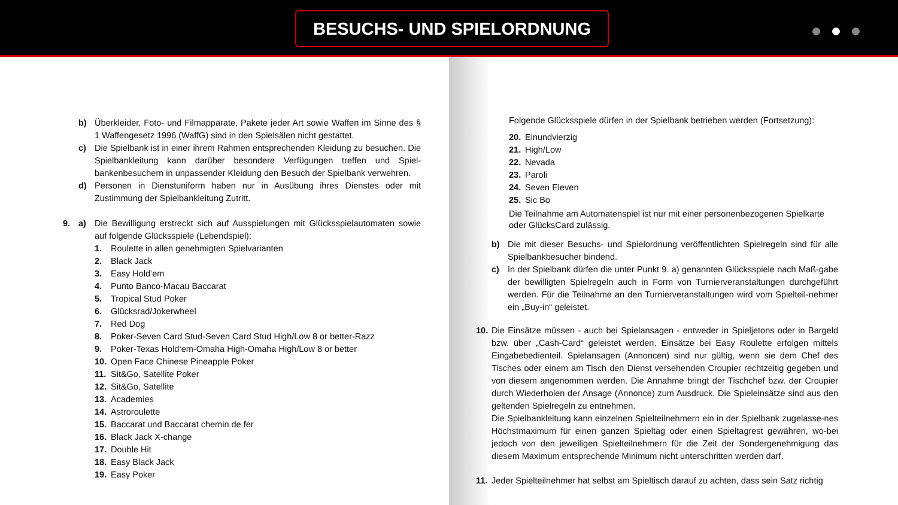BESUCHS- UND SPIELORDNUNG
b) Überkleider, Foto- und Filmapparate, Pakete jeder Art sowie Waffen im Sinne des § 1 Waffengesetz 1996 (WaffG) sind in den Spielsälen nicht gestattet.
c) Die Spielbank ist in einer ihrem Rahmen entsprechenden Kleidung zu besuchen. Die Spielbankleitung kann darüber besondere Verfügungen treffen und Spiel-bankenbesuchern in unpassender Kleidung den Besuch der Spielbank verwehren.
d) Personen in Dienstuniform haben nur in Ausübung ihres Dienstes oder mit Zustimmung der Spielbankleitung Zutritt.
9. a) Die Bewilligung erstreckt sich auf Ausspielungen mit Glücksspielautomaten sowie auf folgende Glücksspiele (Lebendspiel):
1. Roulette in allen genehmigten Spielvarianten
2. Black Jack
3. Easy Hold‘em
4. Punto Banco-Macau Baccarat
5. Tropical Stud Poker
6. Glücksrad/Jokerwheel
7. Red Dog
8. Poker-Seven Card Stud-Seven Card Stud High/Low 8 or better-Razz
9. Poker-Texas Hold‘em-Omaha High-Omaha High/Low 8 or better
10. Open Face Chinese Pineapple Poker
11. Sit&Go, Satellite Poker
12. Sit&Go, Satellite
13. Academies
14. Astroroulette
15. Baccarat und Baccarat chemin de fer
16. Black Jack X-change
17. Double Hit
18. Easy Black Jack
19. Easy Poker
Folgende Glücksspiele dürfen in der Spielbank betrieben werden (Fortsetzung):
20. Einundvierzig
21. High/Low
22. Nevada
23. Paroli
24. Seven Eleven
25. Sic Bo
Die Teilnahme am Automatenspiel ist nur mit einer personenbezogenen Spielkarte oder GlücksCard zulässig.
b) Die mit dieser Besuchs- und Spielordnung veröffentlichten Spielregeln sind für alle Spielbankbesucher bindend.
c) In der Spielbank dürfen die unter Punkt 9. a) genannten Glücksspiele nach Maß-gabe der bewilligten Spielregeln auch in Form von Turnierveranstaltungen durchgeführt werden. Für die Teilnahme an den Turnierveranstaltungen wird vom Spielteil-nehmer ein „Buy-in“ geleistet.
10. Die Einsätze müssen - auch bei Spielansagen - entweder in Spieljetons oder in Bargeld bzw. über „Cash-Card“ geleistet werden. Einsätze bei Easy Roulette erfolgen mittels Eingabebedienteil. Spielansagen (Annoncen) sind nur gültig, wenn sie dem Chef des Tisches oder einem am Tisch den Dienst versehenden Croupier rechtzeitig gegeben und von diesem angenommen werden. Die Annahme bringt der Tischchef bzw. der Croupier durch Wiederholen der Ansage (Annonce) zum Ausdruck. Die Spieleinsätze sind aus den geltenden Spielregeln zu entnehmen.
Die Spielbankleitung kann einzelnen Spielteilnehmern ein in der Spielbank zugelasse-nes Höchstmaximum für einen ganzen Spieltag oder einen Spieltagrest gewähren, wo-bei jedoch von den jeweiligen Spielteilnehmern für die Zeit der Sondergenehmigung das diesem Maximum entsprechende Minimum nicht unterschritten werden darf.
11. Jeder Spielteilnehmer hat selbst am Spieltisch darauf zu achten, dass sein Satz richtig